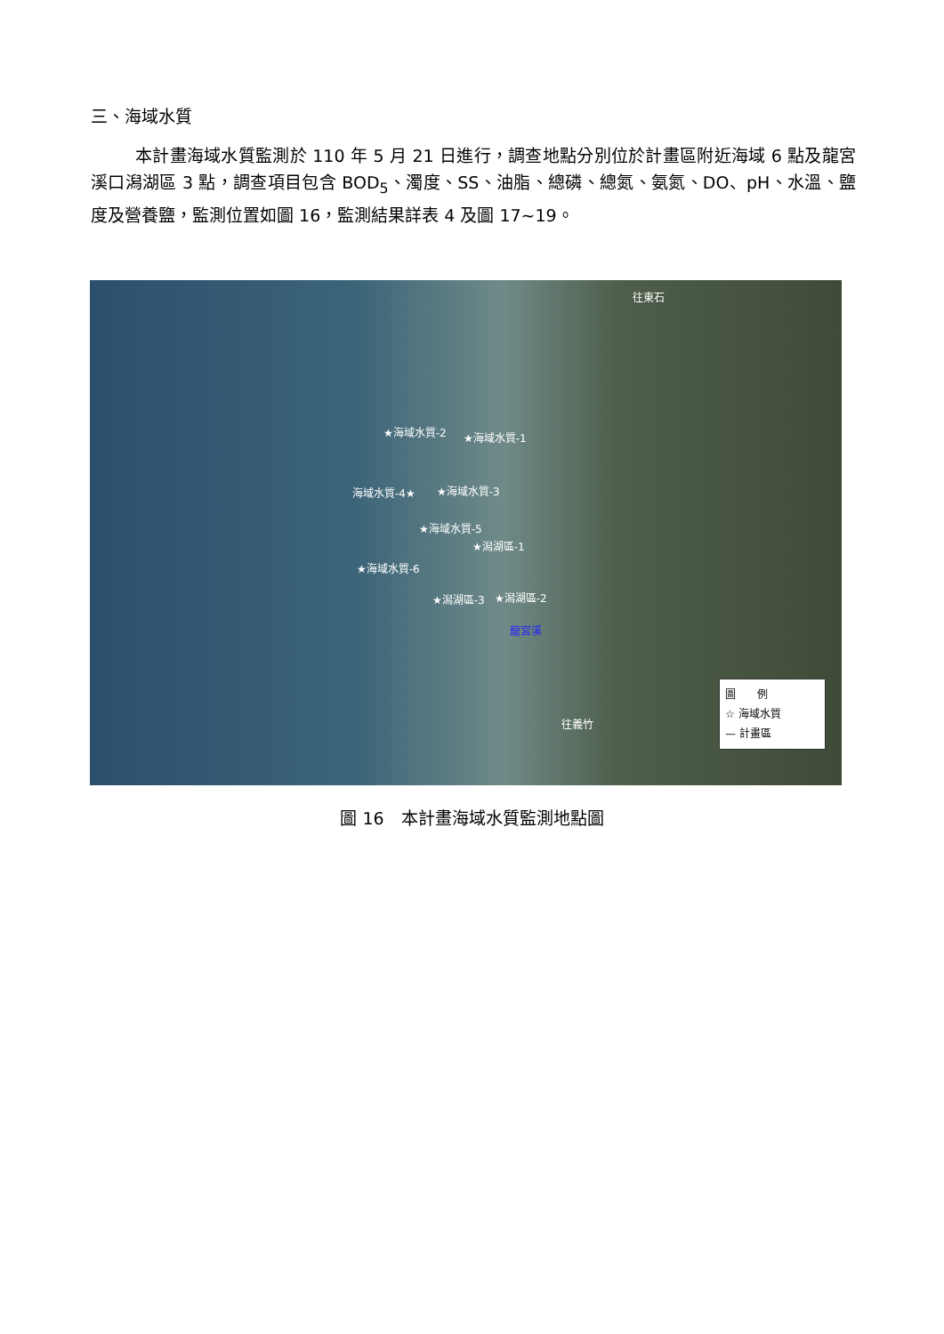三、海域水質
本計畫海域水質監測於 110 年 5 月 21 日進行，調查地點分別位於計畫區附近海域 6 點及龍宮溪口潟湖區 3 點，調查項目包含 BOD<sub>5</sub>、濁度、SS、油脂、總磷、總氮、氨氮、DO、pH、水溫、鹽度及營養鹽，監測位置如圖 16，監測結果詳表 4 及圖 17~19。
往東石
★海域水質-2 ★海域水質-1
海域水質-4★ ★海域水質-3
★海域水質-5
★潟湖區-1
★海域水質-6
★潟湖區-3 ★潟湖區-2
龍宮溪
往義竹
圖　　例
☆ 海域水質
— 計畫區
圖 16　本計畫海域水質監測地點圖